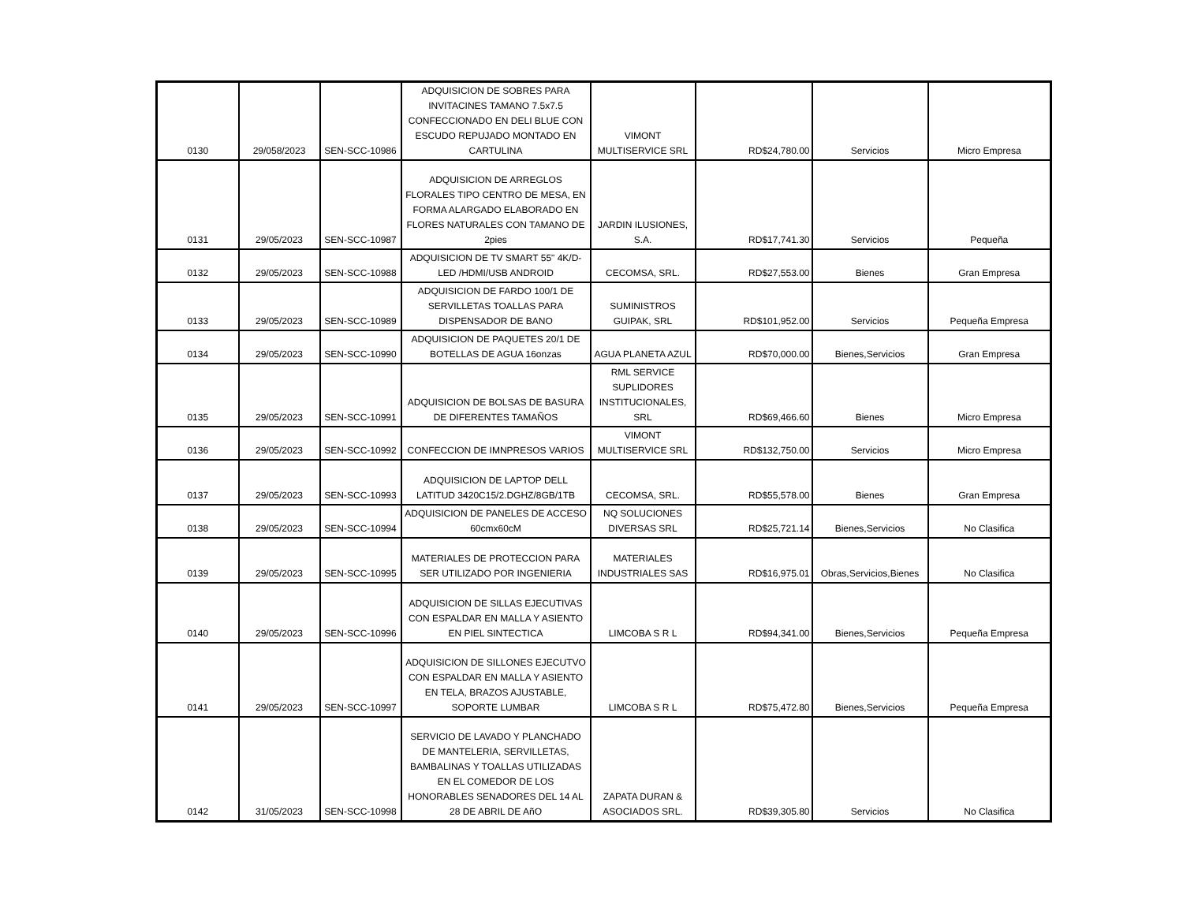| 0130 | 29/058/2023 | SEN-SCC-10986 | ADQUISICION DE SOBRES PARA INVITACINES TAMANO 7.5x7.5 CONFECCIONADO EN DELI BLUE CON ESCUDO REPUJADO MONTADO EN CARTULINA | VIMONT MULTISERVICE SRL | RD$24,780.00 | Servicios | Micro Empresa |
| 0131 | 29/05/2023 | SEN-SCC-10987 | ADQUISICION DE ARREGLOS FLORALES TIPO CENTRO DE MESA, EN FORMA ALARGADO ELABORADO EN FLORES NATURALES CON TAMANO DE 2pies | JARDIN ILUSIONES, S.A. | RD$17,741.30 | Servicios | Pequeña |
| 0132 | 29/05/2023 | SEN-SCC-10988 | ADQUISICION DE TV SMART 55" 4K/D-LED /HDMI/USB ANDROID | CECOMSA, SRL. | RD$27,553.00 | Bienes | Gran Empresa |
| 0133 | 29/05/2023 | SEN-SCC-10989 | ADQUISICION DE FARDO 100/1 DE SERVILLETAS TOALLAS PARA DISPENSADOR DE BANO | SUMINISTROS GUIPAK, SRL | RD$101,952.00 | Servicios | Pequeña Empresa |
| 0134 | 29/05/2023 | SEN-SCC-10990 | ADQUISICION DE PAQUETES 20/1 DE BOTELLAS DE AGUA 16onzas | AGUA PLANETA AZUL | RD$70,000.00 | Bienes,Servicios | Gran Empresa |
| 0135 | 29/05/2023 | SEN-SCC-10991 | ADQUISICION DE BOLSAS DE BASURA DE DIFERENTES TAMAÑOS | RML SERVICE SUPLIDORES INSTITUCIONALES, SRL | RD$69,466.60 | Bienes | Micro Empresa |
| 0136 | 29/05/2023 | SEN-SCC-10992 | CONFECCION DE IMNPRESOS VARIOS | VIMONT MULTISERVICE SRL | RD$132,750.00 | Servicios | Micro Empresa |
| 0137 | 29/05/2023 | SEN-SCC-10993 | ADQUISICION DE LAPTOP DELL LATITUD 3420C15/2.DGHZ/8GB/1TB | CECOMSA, SRL. | RD$55,578.00 | Bienes | Gran Empresa |
| 0138 | 29/05/2023 | SEN-SCC-10994 | ADQUISICION DE PANELES DE ACCESO 60cmx60cM | NQ SOLUCIONES DIVERSAS SRL | RD$25,721.14 | Bienes,Servicios | No Clasifica |
| 0139 | 29/05/2023 | SEN-SCC-10995 | MATERIALES DE PROTECCION PARA SER UTILIZADO POR INGENIERIA | MATERIALES INDUSTRIALES SAS | RD$16,975.01 | Obras,Servicios,Bienes | No Clasifica |
| 0140 | 29/05/2023 | SEN-SCC-10996 | ADQUISICION DE SILLAS EJECUTIVAS CON ESPALDAR EN MALLA Y ASIENTO EN PIEL SINTECTICA | LIMCOBA S R L | RD$94,341.00 | Bienes,Servicios | Pequeña Empresa |
| 0141 | 29/05/2023 | SEN-SCC-10997 | ADQUISICION DE SILLONES EJECUTVO CON ESPALDAR EN MALLA Y ASIENTO EN TELA, BRAZOS AJUSTABLE, SOPORTE LUMBAR | LIMCOBA S R L | RD$75,472.80 | Bienes,Servicios | Pequeña Empresa |
| 0142 | 31/05/2023 | SEN-SCC-10998 | SERVICIO DE LAVADO Y PLANCHADO DE MANTELERIA, SERVILLETAS, BAMBALINAS Y TOALLAS UTILIZADAS EN EL COMEDOR DE LOS HONORABLES SENADORES DEL 14 AL 28 DE ABRIL DE AñO | ZAPATA DURAN & ASOCIADOS SRL. | RD$39,305.80 | Servicios | No Clasifica |